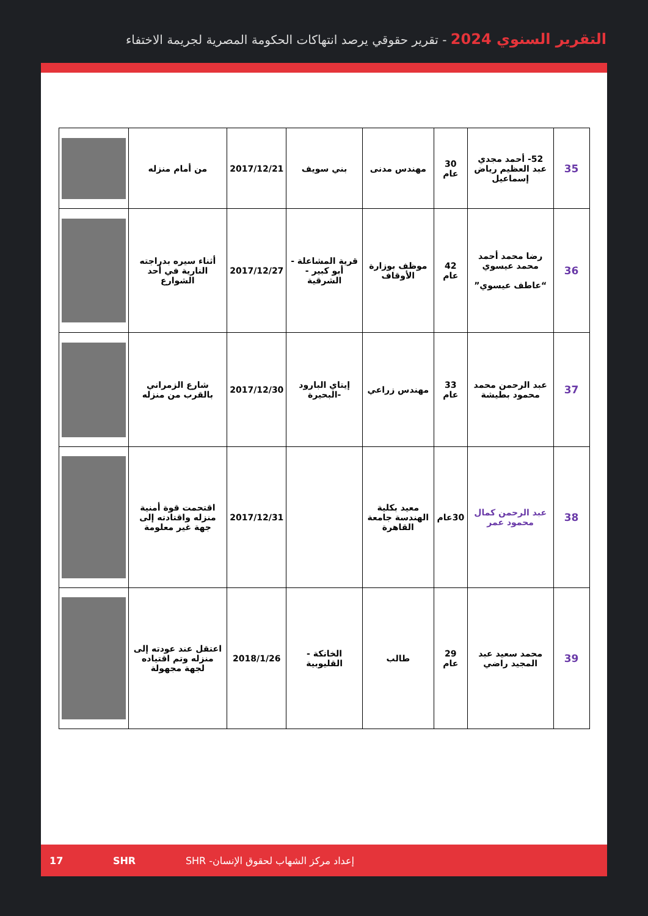التقرير السنوي 2024 - تقرير حقوقي يرصد انتهاكات الحكومة المصرية لجريمة الاختفاء
| 35 | 52- أحمد مجدي عبد العظيم رياض إسماعيل | 30 عام | مهندس مدنى | بني سويف | 2017/12/21 | من أمام منزله | |
| 36 | رضا محمد أحمد محمد عيسوي “عاطف عيسوي” | 42 عام | موظف بوزارة الأوقاف | قرية المشاعلة - أبو كبير - الشرقية | 2017/12/27 | أثناء سيره بدراجته النارية في أحد الشوارع | |
| 37 | عبد الرحمن محمد محمود بطيشة | 33 عام | مهندس زراعي | إيتاي البارود -البحيرة | 2017/12/30 | شارع الزمراني بالقرب من منزله | |
| 38 | عبد الرحمن كمال محمود عمر | 30عام | معيد بكلية الهندسة جامعة القاهرة | | 2017/12/31 | اقتحمت قوة أمنية منزله واقتادته إلى جهة غير معلومة | |
| 39 | محمد سعيد عبد المجيد راضي | 29 عام | طالب | الخانكة - القليوبية | 2018/1/26 | اعتقل عند عودته إلى منزله وتم اقتياده لجهة مجهولة | |
17 SHR إعداد مركز الشهاب لحقوق الإنسان- SHR